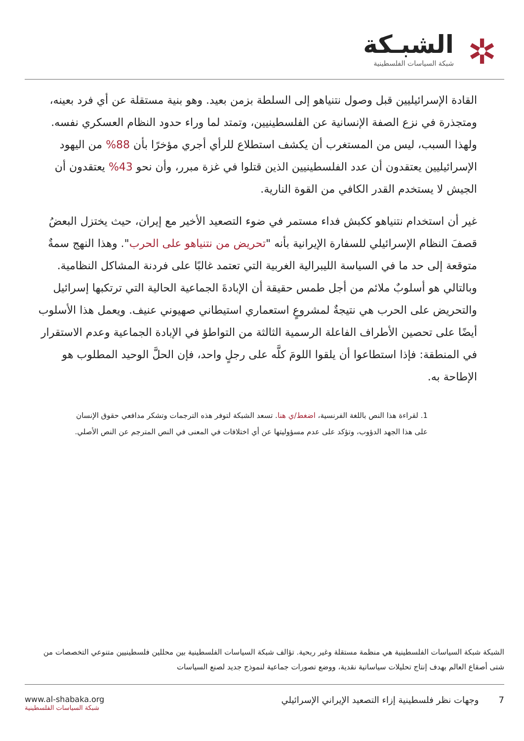✲
الشبـكة
شبكة السياسات الفلسطينية
القادة الإسرائيليين قبل وصول نتنياهو إلى السلطة بزمن بعيد. وهو بنية مستقلة عن أي فرد بعينه، ومتجذرة في نزع الصفة الإنسانية عن الفلسطينيين، وتمتد لما وراء حدود النظام العسكري نفسه. ولهذا السبب، ليس من المستغرب أن يكشف استطلاع للرأي أجري مؤخرًا بأن 88% من اليهود الإسرائيليين يعتقدون أن عدد الفلسطينيين الذين قتلوا في غزة مبرر، وأن نحو 43% يعتقدون أن الجيش لا يستخدم القدر الكافي من القوة النارية.
غير أن استخدام نتنياهو ككبش فداء مستمر في ضوء التصعيد الأخير مع إيران، حيث يختزل البعضُ قصفَ النظام الإسرائيلي للسفارة الإيرانية بأنه "تحريض من نتنياهو على الحرب". وهذا النهج سمةٌ متوقعة إلى حد ما في السياسة الليبرالية الغربية التي تعتمد غالبًا على فردنة المشاكل النظامية. وبالتالي هو أسلوبٌ ملائم من أجل طمس حقيقة أن الإبادةَ الجماعية الحالية التي ترتكبها إسرائيل والتحريض على الحرب هي نتيجةٌ لمشروعٍ استعماري استيطاني صهيوني عنيف. ويعمل هذا الأسلوب أيضًا على تحصين الأطراف الفاعلة الرسمية الثالثة من التواطؤ في الإبادة الجماعية وعدم الاستقرار في المنطقة: فإذا استطاعوا أن يلقوا اللومَ كلَّه على رجلٍ واحد، فإن الحلَّ الوحيد المطلوب هو الإطاحة به.
1. لقراءة هذا النص باللغة الفرنسية، اضغط/ي هنا. تسعد الشبكة لتوفر هذه الترجمات وتشكر مدافعي حقوق الإنسان على هذا الجهد الدؤوب، وتؤكد على عدم مسؤوليتها عن أي اختلافات في المعنى في النص المترجم عن النص الأصلي.
الشبكة شبكة السياسات الفلسطينية هي منظمة مستقلة وغير ربحية. تؤالف شبكة السياسات الفلسطينية بين محللين فلسطينيين متنوعي التخصصات من شتى أصقاع العالم بهدف إنتاج تحليلات سياساتية نقدية، ووضع تصورات جماعية لنموذج جديد لصنع السياسات
7 وجهات نظر فلسطينية إزاء التصعيد الإيراني الإسرائيلي
www.al-shabaka.org
شبكة السياسات الفلسطينية